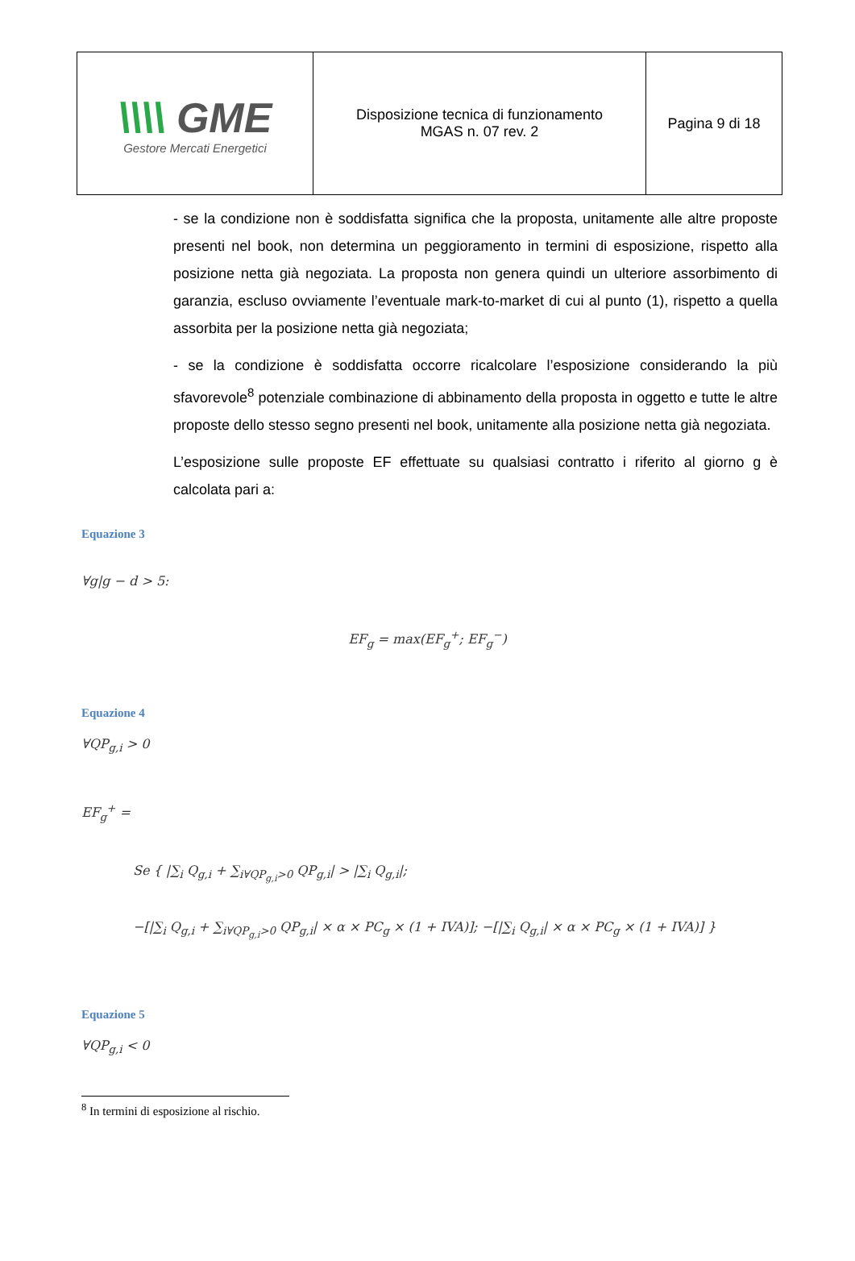| \\\\ GME Gestore Mercati Energetici | Disposizione tecnica di funzionamento MGAS n. 07 rev. 2 | Pagina 9 di 18 |
- se la condizione non è soddisfatta significa che la proposta, unitamente alle altre proposte presenti nel book, non determina un peggioramento in termini di esposizione, rispetto alla posizione netta già negoziata. La proposta non genera quindi un ulteriore assorbimento di garanzia, escluso ovviamente l’eventuale mark-to-market di cui al punto (1), rispetto a quella assorbita per la posizione netta già negoziata;
- se la condizione è soddisfatta occorre ricalcolare l’esposizione considerando la più sfavorevole<sup>8</sup> potenziale combinazione di abbinamento della proposta in oggetto e tutte le altre proposte dello stesso segno presenti nel book, unitamente alla posizione netta già negoziata.
L’esposizione sulle proposte EF effettuate su qualsiasi contratto i riferito al giorno g è calcolata pari a:
Equazione 3
∀g|g − d > 5:
EF<sub>g</sub> = max(EF<sub>g</sub><sup>+</sup>; EF<sub>g</sub><sup>−</sup>)
Equazione 4
∀QP<sub>g,i</sub> > 0
EF<sub>g</sub><sup>+</sup> =
Se { |∑<sub>i</sub> Q<sub>g,i</sub> + ∑<sub>i∀QP<sub>g,i</sub>>0</sub> QP<sub>g,i</sub>| > |∑<sub>i</sub> Q<sub>g,i</sub>|;
−[|∑<sub>i</sub> Q<sub>g,i</sub> + ∑<sub>i∀QP<sub>g,i</sub>>0</sub> QP<sub>g,i</sub>| × α × PC<sub>g</sub> × (1 + IVA)]; −[|∑<sub>i</sub> Q<sub>g,i</sub>| × α × PC<sub>g</sub> × (1 + IVA)] }
Equazione 5
∀QP<sub>g,i</sub> < 0
<sup>8</sup> In termini di esposizione al rischio.